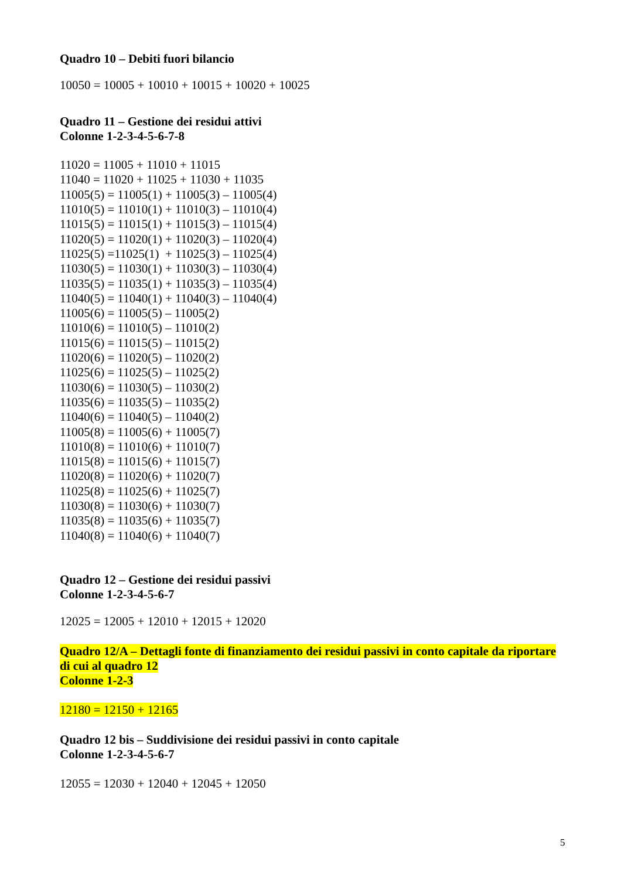Quadro 10 – Debiti fuori bilancio
10050 = 10005 + 10010 + 10015 + 10020 + 10025
Quadro 11 – Gestione dei residui attivi
Colonne 1-2-3-4-5-6-7-8
11020 = 11005 + 11010 + 11015
11040 = 11020 + 11025 + 11030 + 11035
11005(5) = 11005(1) + 11005(3) – 11005(4)
11010(5) = 11010(1) + 11010(3) – 11010(4)
11015(5) = 11015(1) + 11015(3) – 11015(4)
11020(5) = 11020(1) + 11020(3) – 11020(4)
11025(5) =11025(1) + 11025(3) – 11025(4)
11030(5) = 11030(1) + 11030(3) – 11030(4)
11035(5) = 11035(1) + 11035(3) – 11035(4)
11040(5) = 11040(1) + 11040(3) – 11040(4)
11005(6) = 11005(5) – 11005(2)
11010(6) = 11010(5) – 11010(2)
11015(6) = 11015(5) – 11015(2)
11020(6) = 11020(5) – 11020(2)
11025(6) = 11025(5) – 11025(2)
11030(6) = 11030(5) – 11030(2)
11035(6) = 11035(5) – 11035(2)
11040(6) = 11040(5) – 11040(2)
11005(8) = 11005(6) + 11005(7)
11010(8) = 11010(6) + 11010(7)
11015(8) = 11015(6) + 11015(7)
11020(8) = 11020(6) + 11020(7)
11025(8) = 11025(6) + 11025(7)
11030(8) = 11030(6) + 11030(7)
11035(8) = 11035(6) + 11035(7)
11040(8) = 11040(6) + 11040(7)
Quadro 12 – Gestione dei residui passivi
Colonne 1-2-3-4-5-6-7
12025 = 12005 + 12010 + 12015 + 12020
Quadro 12/A – Dettagli fonte di finanziamento dei residui passivi in conto capitale da riportare di cui al quadro 12
Colonne 1-2-3
12180 = 12150 + 12165
Quadro 12 bis – Suddivisione dei residui passivi in conto capitale
Colonne 1-2-3-4-5-6-7
12055 = 12030 + 12040 + 12045 + 12050
5